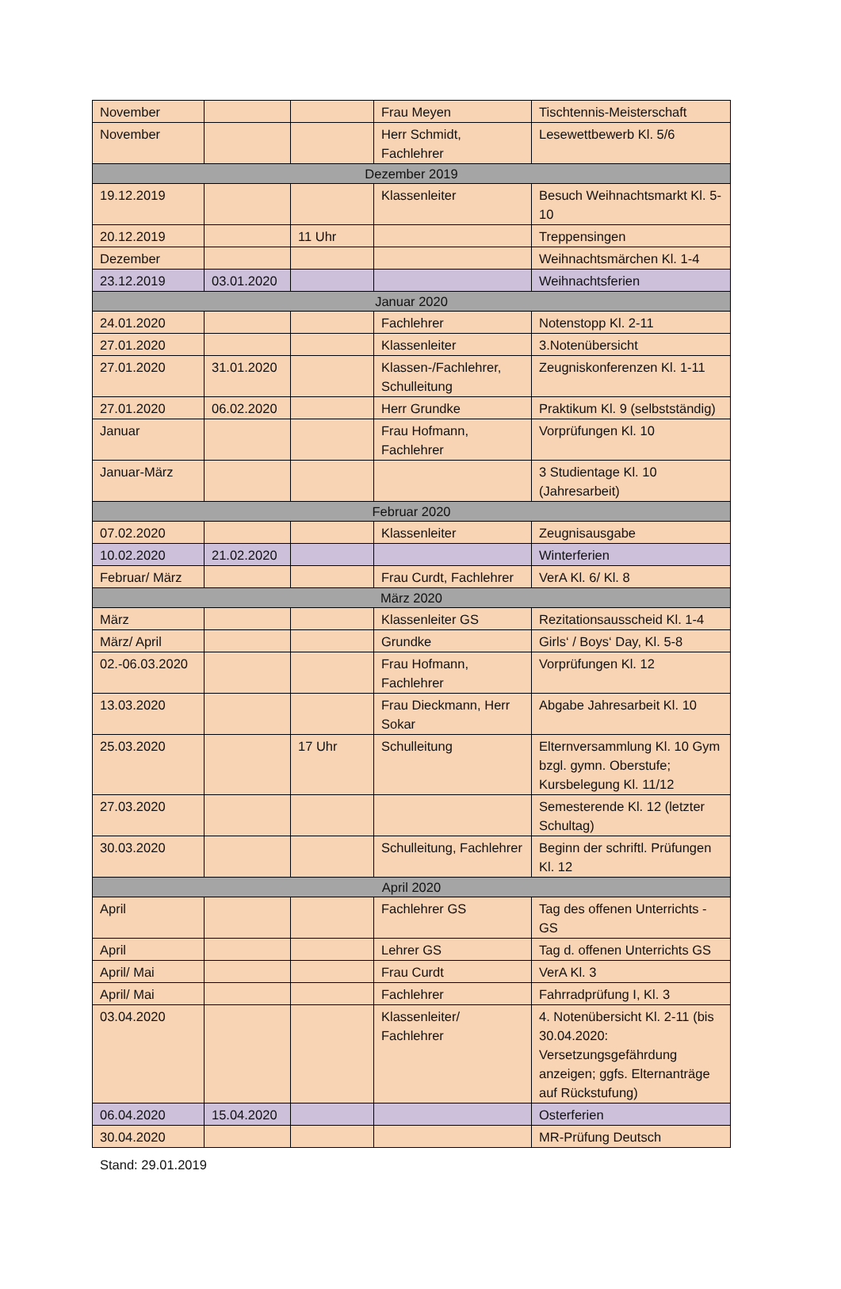| November | | | Frau Meyen | Tischtennis-Meisterschaft |
| November | | | Herr Schmidt, Fachlehrer | Lesewettbewerb Kl. 5/6 |
| Dezember 2019 | | | | |
| 19.12.2019 | | | Klassenleiter | Besuch Weihnachtsmarkt Kl. 5-10 |
| 20.12.2019 | | 11 Uhr | | Treppensingen |
| Dezember | | | | Weihnachtsmärchen Kl. 1-4 |
| 23.12.2019 | 03.01.2020 | | | Weihnachtsferien |
| Januar 2020 | | | | |
| 24.01.2020 | | | Fachlehrer | Notenstopp Kl. 2-11 |
| 27.01.2020 | | | Klassenleiter | 3.Notenübersicht |
| 27.01.2020 | 31.01.2020 | | Klassen-/Fachlehrer, Schulleitung | Zeugniskonferenzen Kl. 1-11 |
| 27.01.2020 | 06.02.2020 | | Herr Grundke | Praktikum Kl. 9 (selbstständig) |
| Januar | | | Frau Hofmann, Fachlehrer | Vorprüfungen Kl. 10 |
| Januar-März | | | | 3 Studientage Kl. 10 (Jahresarbeit) |
| Februar 2020 | | | | |
| 07.02.2020 | | | Klassenleiter | Zeugnisausgabe |
| 10.02.2020 | 21.02.2020 | | | Winterferien |
| Februar/ März | | | Frau Curdt, Fachlehrer | VerA Kl. 6/ Kl. 8 |
| März 2020 | | | | |
| März | | | Klassenleiter GS | Rezitationsausscheid Kl. 1-4 |
| März/ April | | | Grundke | Girls‘ / Boys‘ Day, Kl. 5-8 |
| 02.-06.03.2020 | | | Frau Hofmann, Fachlehrer | Vorprüfungen Kl. 12 |
| 13.03.2020 | | | Frau Dieckmann, Herr Sokar | Abgabe Jahresarbeit Kl. 10 |
| 25.03.2020 | | 17 Uhr | Schulleitung | Elternversammlung Kl. 10 Gym bzgl. gymn. Oberstufe; Kursbelegung Kl. 11/12 |
| 27.03.2020 | | | | Semesterende Kl. 12 (letzter Schultag) |
| 30.03.2020 | | | Schulleitung, Fachlehrer | Beginn der schriftl. Prüfungen Kl. 12 |
| April 2020 | | | | |
| April | | | Fachlehrer GS | Tag des offenen Unterrichts - GS |
| April | | | Lehrer GS | Tag d. offenen Unterrichts GS |
| April/ Mai | | | Frau Curdt | VerA Kl. 3 |
| April/ Mai | | | Fachlehrer | Fahrradprüfung I, Kl. 3 |
| 03.04.2020 | | | Klassenleiter/ Fachlehrer | 4. Notenübersicht Kl. 2-11 (bis 30.04.2020: Versetzungsgefährdung anzeigen; ggfs. Elternanträge auf Rückstufung) |
| 06.04.2020 | 15.04.2020 | | | Osterferien |
| 30.04.2020 | | | | MR-Prüfung Deutsch |
Stand: 29.01.2019